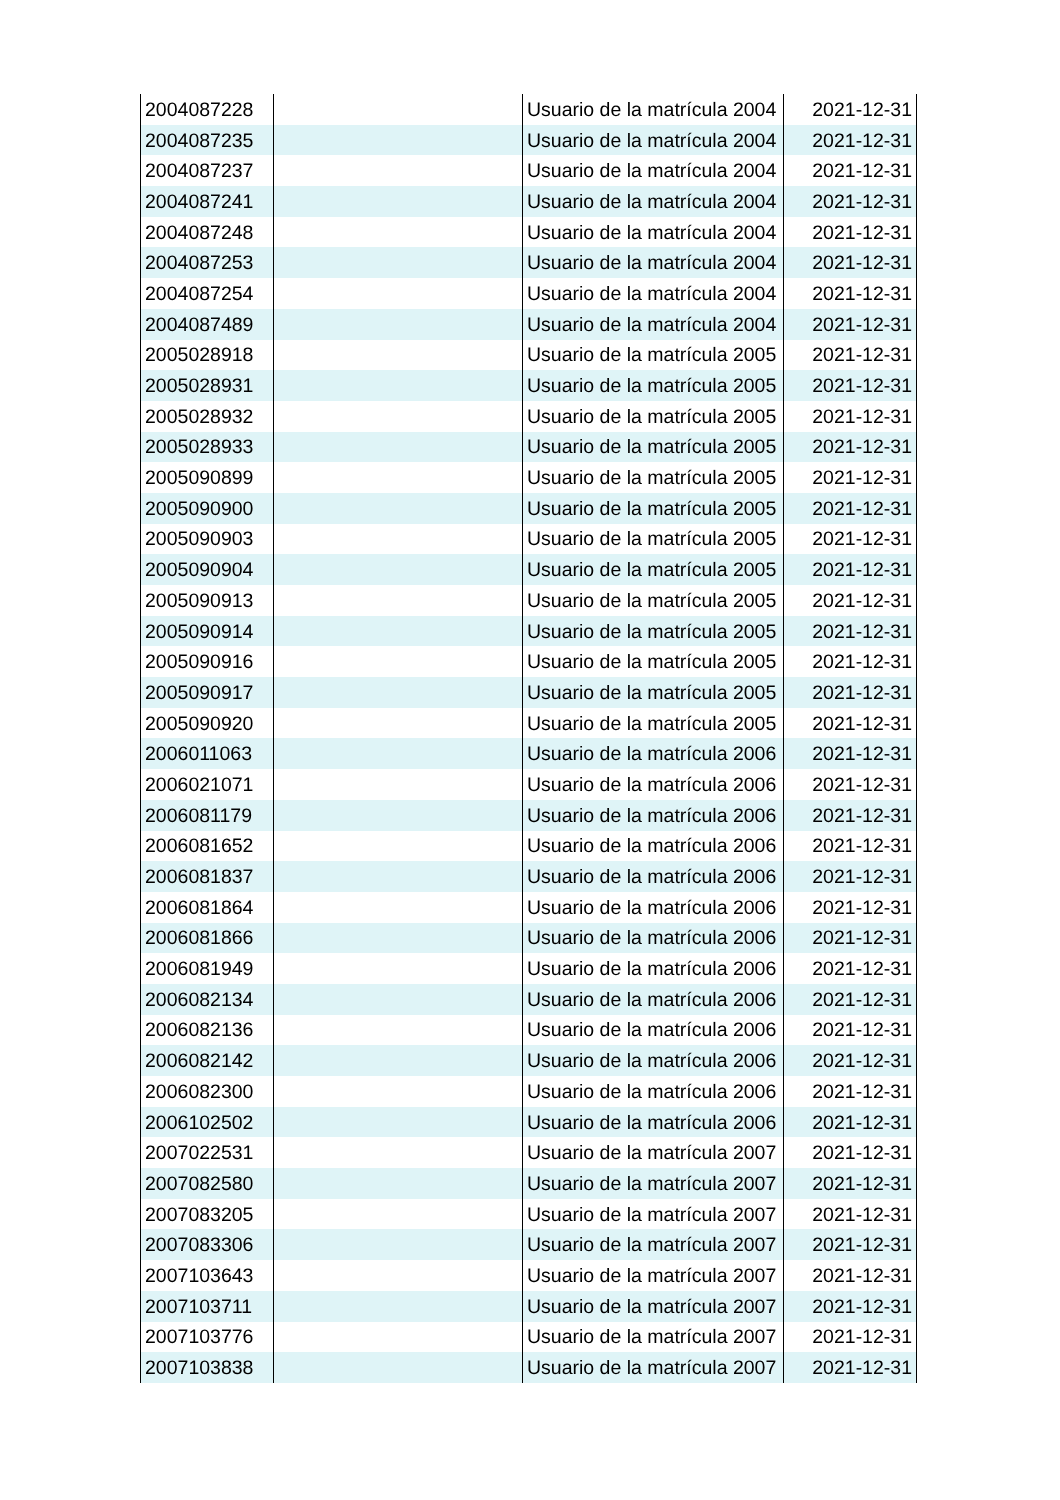| 2004087228 | | Usuario de la matrícula 2004 | 2021-12-31 |
| 2004087235 | | Usuario de la matrícula 2004 | 2021-12-31 |
| 2004087237 | | Usuario de la matrícula 2004 | 2021-12-31 |
| 2004087241 | | Usuario de la matrícula 2004 | 2021-12-31 |
| 2004087248 | | Usuario de la matrícula 2004 | 2021-12-31 |
| 2004087253 | | Usuario de la matrícula 2004 | 2021-12-31 |
| 2004087254 | | Usuario de la matrícula 2004 | 2021-12-31 |
| 2004087489 | | Usuario de la matrícula 2004 | 2021-12-31 |
| 2005028918 | | Usuario de la matrícula 2005 | 2021-12-31 |
| 2005028931 | | Usuario de la matrícula 2005 | 2021-12-31 |
| 2005028932 | | Usuario de la matrícula 2005 | 2021-12-31 |
| 2005028933 | | Usuario de la matrícula 2005 | 2021-12-31 |
| 2005090899 | | Usuario de la matrícula 2005 | 2021-12-31 |
| 2005090900 | | Usuario de la matrícula 2005 | 2021-12-31 |
| 2005090903 | | Usuario de la matrícula 2005 | 2021-12-31 |
| 2005090904 | | Usuario de la matrícula 2005 | 2021-12-31 |
| 2005090913 | | Usuario de la matrícula 2005 | 2021-12-31 |
| 2005090914 | | Usuario de la matrícula 2005 | 2021-12-31 |
| 2005090916 | | Usuario de la matrícula 2005 | 2021-12-31 |
| 2005090917 | | Usuario de la matrícula 2005 | 2021-12-31 |
| 2005090920 | | Usuario de la matrícula 2005 | 2021-12-31 |
| 2006011063 | | Usuario de la matrícula 2006 | 2021-12-31 |
| 2006021071 | | Usuario de la matrícula 2006 | 2021-12-31 |
| 2006081179 | | Usuario de la matrícula 2006 | 2021-12-31 |
| 2006081652 | | Usuario de la matrícula 2006 | 2021-12-31 |
| 2006081837 | | Usuario de la matrícula 2006 | 2021-12-31 |
| 2006081864 | | Usuario de la matrícula 2006 | 2021-12-31 |
| 2006081866 | | Usuario de la matrícula 2006 | 2021-12-31 |
| 2006081949 | | Usuario de la matrícula 2006 | 2021-12-31 |
| 2006082134 | | Usuario de la matrícula 2006 | 2021-12-31 |
| 2006082136 | | Usuario de la matrícula 2006 | 2021-12-31 |
| 2006082142 | | Usuario de la matrícula 2006 | 2021-12-31 |
| 2006082300 | | Usuario de la matrícula 2006 | 2021-12-31 |
| 2006102502 | | Usuario de la matrícula 2006 | 2021-12-31 |
| 2007022531 | | Usuario de la matrícula 2007 | 2021-12-31 |
| 2007082580 | | Usuario de la matrícula 2007 | 2021-12-31 |
| 2007083205 | | Usuario de la matrícula 2007 | 2021-12-31 |
| 2007083306 | | Usuario de la matrícula 2007 | 2021-12-31 |
| 2007103643 | | Usuario de la matrícula 2007 | 2021-12-31 |
| 2007103711 | | Usuario de la matrícula 2007 | 2021-12-31 |
| 2007103776 | | Usuario de la matrícula 2007 | 2021-12-31 |
| 2007103838 | | Usuario de la matrícula 2007 | 2021-12-31 |